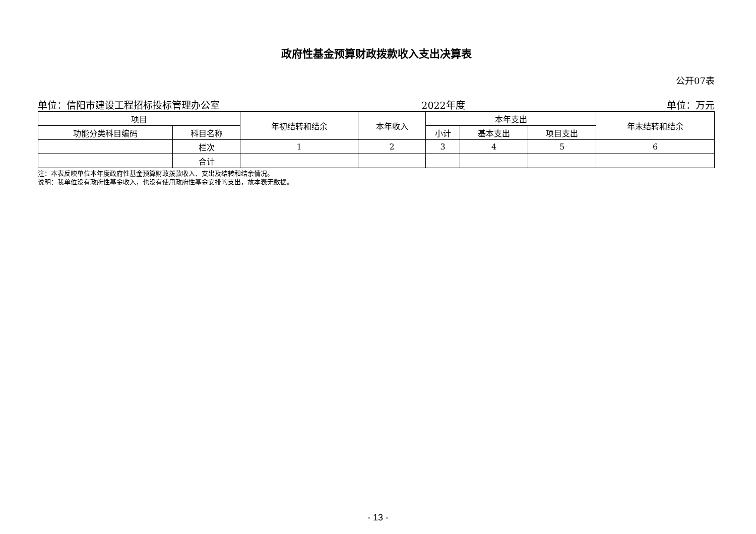政府性基金预算财政拨款收入支出决算表
公开07表
单位：信阳市建设工程招标投标管理办公室 2022年度 单位：万元
| 项目 | | 年初结转和结余 | 本年收入 | 本年支出 | | | 年末结转和结余 |
| --- | --- | --- | --- | --- | --- | --- | --- |
| 功能分类科目编码 | 科目名称 | | | 小计 | 基本支出 | 项目支出 | |
| | 栏次 | 1 | 2 | 3 | 4 | 5 | 6 |
| | 合计 | | | | | | |
注：本表反映单位本年度政府性基金预算财政拨款收入、支出及结转和结余情况。
说明：我单位没有政府性基金收入，也没有使用政府性基金安排的支出，故本表无数据。
- 13 -